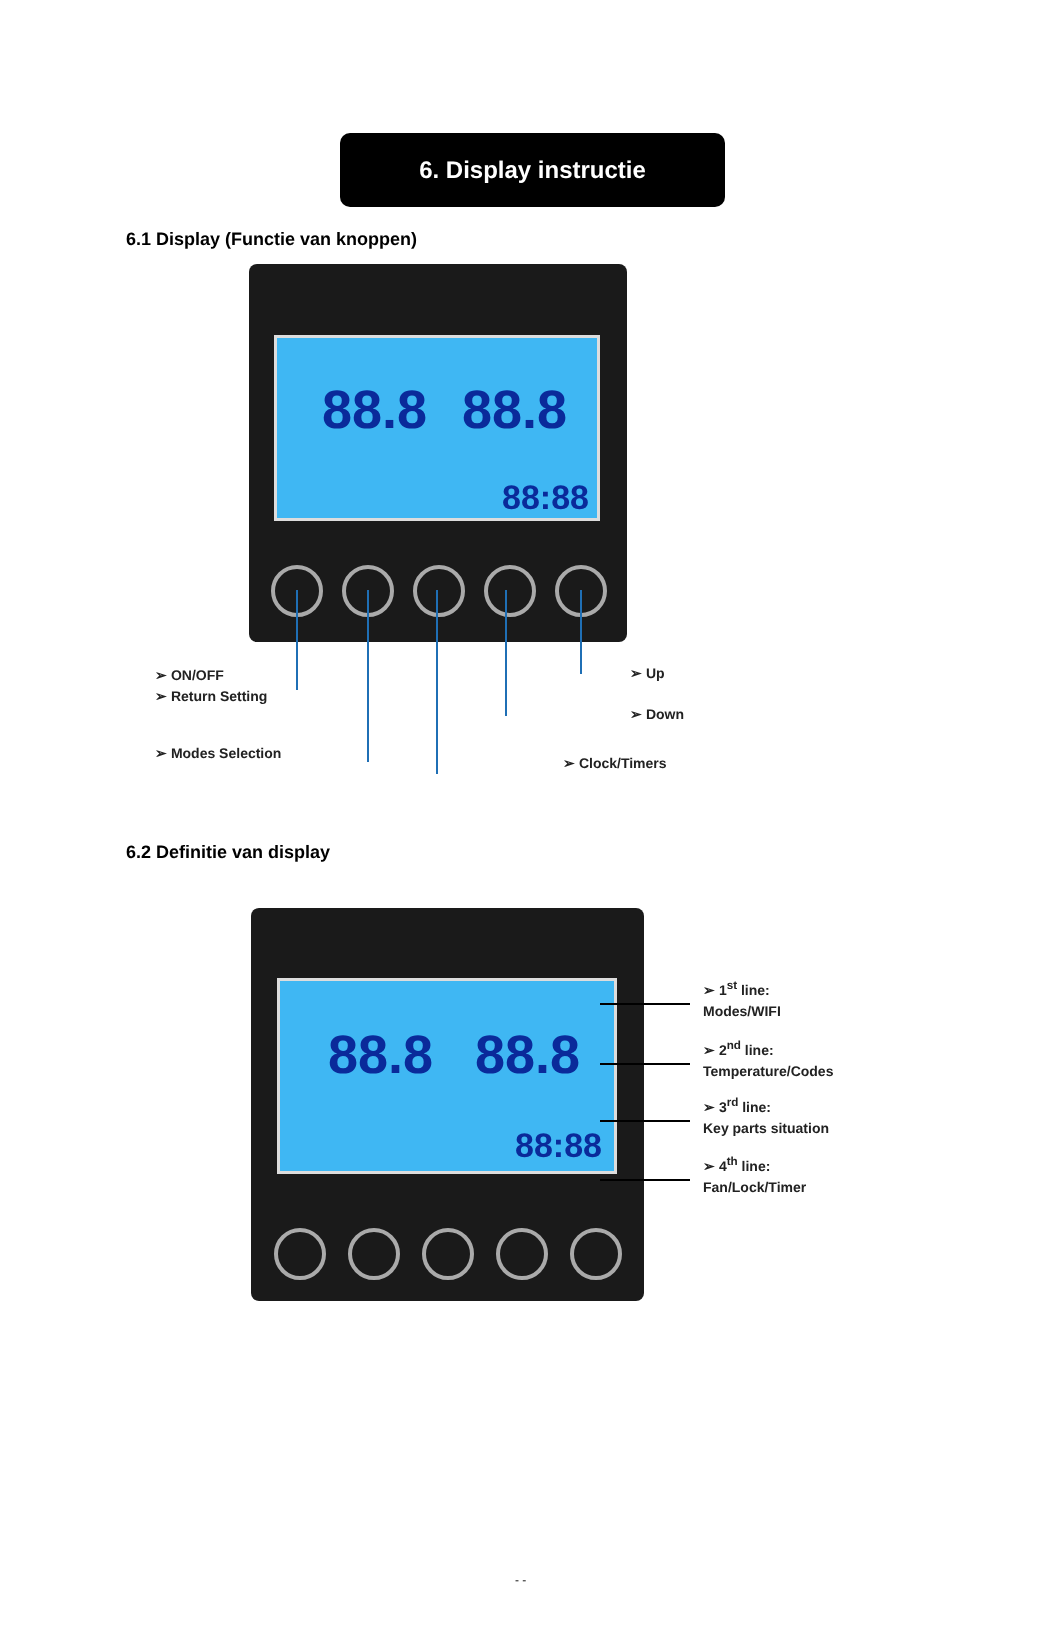6. Display instructie
6.1 Display (Functie van knoppen)
88.8 88.8
88:88
➢ ON/OFF
➢ Return Setting
➢ Modes Selection
➢ Up
➢ Down
➢ Clock/Timers
6.2 Definitie van display
88.8 88.8
88:88
➢ 1<sup>st</sup> line:
Modes/WIFI
➢ 2<sup>nd</sup> line:
Temperature/Codes
➢ 3<sup>rd</sup> line:
Key parts situation
➢ 4<sup>th</sup> line:
Fan/Lock/Timer
- -